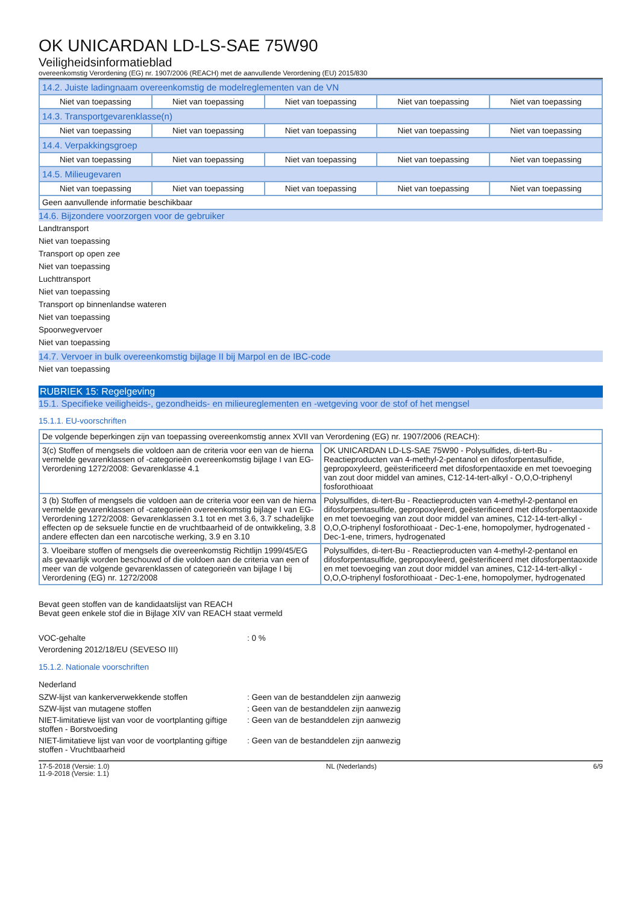OK UNICARDAN LD-LS-SAE 75W90
Veiligheidsinformatieblad
overeenkomstig Verordening (EG) nr. 1907/2006 (REACH) met de aanvullende Verordening (EU) 2015/830
| 14.2. Juiste ladingnaam overeenkomstig de modelreglementen van de VN | | | | |
| Niet van toepassing | Niet van toepassing | Niet van toepassing | Niet van toepassing | Niet van toepassing |
| 14.3. Transportgevarenklasse(n) | | | | |
| Niet van toepassing | Niet van toepassing | Niet van toepassing | Niet van toepassing | Niet van toepassing |
| 14.4. Verpakkingsgroep | | | | |
| Niet van toepassing | Niet van toepassing | Niet van toepassing | Niet van toepassing | Niet van toepassing |
| 14.5. Milieugevaren | | | | |
| Niet van toepassing | Niet van toepassing | Niet van toepassing | Niet van toepassing | Niet van toepassing |
| Geen aanvullende informatie beschikbaar | | | | |
14.6. Bijzondere voorzorgen voor de gebruiker
Landtransport
Niet van toepassing
Transport op open zee
Niet van toepassing
Luchttransport
Niet van toepassing
Transport op binnenlandse wateren
Niet van toepassing
Spoorwegvervoer
Niet van toepassing
14.7. Vervoer in bulk overeenkomstig bijlage II bij Marpol en de IBC-code
Niet van toepassing
RUBRIEK 15: Regelgeving
15.1. Specifieke veiligheids-, gezondheids- en milieureglementen en -wetgeving voor de stof of het mengsel
15.1.1. EU-voorschriften
| De volgende beperkingen zijn van toepassing overeenkomstig annex XVII van Verordening (EG) nr. 1907/2006 (REACH): | |
| 3(c) Stoffen of mengsels die voldoen aan de criteria voor een van de hierna vermelde gevarenklassen of -categorieën overeenkomstig bijlage I van EG-Verordening 1272/2008: Gevarenklasse 4.1 | OK UNICARDAN LD-LS-SAE 75W90 - Polysulfides, di-tert-Bu - Reactieproducten van 4-methyl-2-pentanol en difosforpentasulfide, gepropoxyleerd, geësterificeerd met difosforpentaoxide en met toevoeging van zout door middel van amines, C12-14-tert-alkyl - O,O,O-triphenyl fosforothioaat |
| 3 (b) Stoffen of mengsels die voldoen aan de criteria voor een van de hierna vermelde gevarenklassen of -categorieën overeenkomstig bijlage I van EG-Verordening 1272/2008: Gevarenklassen 3.1 tot en met 3.6, 3.7 schadelijke effecten op de seksuele functie en de vruchtbaarheid of de ontwikkeling, 3.8 andere effecten dan een narcotische werking, 3.9 en 3.10 | Polysulfides, di-tert-Bu - Reactieproducten van 4-methyl-2-pentanol en difosforpentasulfide, gepropoxyleerd, geësterificeerd met difosforpentaoxide en met toevoeging van zout door middel van amines, C12-14-tert-alkyl - O,O,O-triphenyl fosforothioaat - Dec-1-ene, homopolymer, hydrogenated - Dec-1-ene, trimers, hydrogenated |
| 3. Vloeibare stoffen of mengsels die overeenkomstig Richtlijn 1999/45/EG als gevaarlijk worden beschouwd of die voldoen aan de criteria van een of meer van de volgende gevarenklassen of categorieën van bijlage I bij Verordening (EG) nr. 1272/2008 | Polysulfides, di-tert-Bu - Reactieproducten van 4-methyl-2-pentanol en difosforpentasulfide, gepropoxyleerd, geësterificeerd met difosforpentaoxide en met toevoeging van zout door middel van amines, C12-14-tert-alkyl - O,O,O-triphenyl fosforothioaat - Dec-1-ene, homopolymer, hydrogenated |
Bevat geen stoffen van de kandidaatslijst van REACH
Bevat geen enkele stof die in Bijlage XIV van REACH staat vermeld
VOC-gehalte: 0 %
Verordening 2012/18/EU (SEVESO III)
15.1.2. Nationale voorschriften
Nederland
SZW-lijst van kankerverwekkende stoffen: Geen van de bestanddelen zijn aanwezig
SZW-lijst van mutagene stoffen: Geen van de bestanddelen zijn aanwezig
NIET-limitatieve lijst van voor de voortplanting giftige stoffen - Borstvoeding: Geen van de bestanddelen zijn aanwezig
NIET-limitatieve lijst van voor de voortplanting giftige stoffen - Vruchtbaarheid: Geen van de bestanddelen zijn aanwezig
17-5-2018 (Versie: 1.0)
11-9-2018 (Versie: 1.1) NL (Nederlands) 6/9